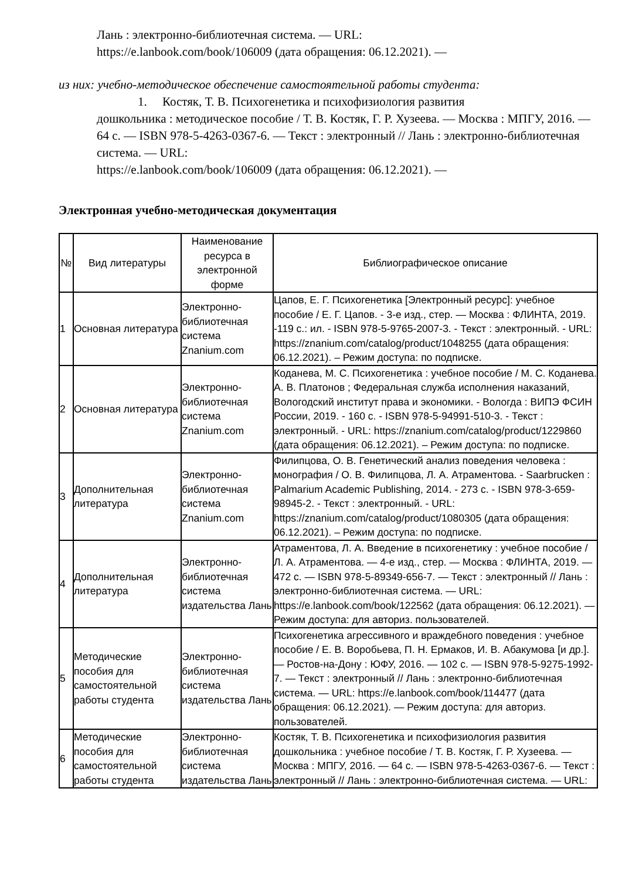Лань : электронно-библиотечная система. — URL:
https://e.lanbook.com/book/106009 (дата обращения: 06.12.2021). —
из них: учебно-методическое обеспечение самостоятельной работы студента:
1. Костяк, Т. В. Психогенетика и психофизиология развития
дошкольника : методическое пособие / Т. В. Костяк, Г. Р. Хузеева. — Москва : МПГУ, 2016. — 64 с. — ISBN 978-5-4263-0367-6. — Текст : электронный // Лань : электронно-библиотечная система. — URL:
https://e.lanbook.com/book/106009 (дата обращения: 06.12.2021). —
Электронная учебно-методическая документация
| № | Вид литературы | Наименование ресурса в электронной форме | Библиографическое описание |
| --- | --- | --- | --- |
| 1 | Основная литература | Электронно-библиотечная система Znanium.com | Цапов, Е. Г. Психогенетика [Электронный ресурс]: учебное пособие / Е. Г. Цапов. - 3-е изд., стер. — Москва : ФЛИНТА, 2019. -119 с.: ил. - ISBN 978-5-9765-2007-3. - Текст : электронный. - URL: https://znanium.com/catalog/product/1048255 (дата обращения: 06.12.2021). – Режим доступа: по подписке. |
| 2 | Основная литература | Электронно-библиотечная система Znanium.com | Коданева, М. С. Психогенетика : учебное пособие / М. С. Коданева. А. В. Платонов ; Федеральная служба исполнения наказаний, Вологодский институт права и экономики. - Вологда : ВИПЭ ФСИН России, 2019. - 160 с. - ISBN 978-5-94991-510-3. - Текст : электронный. - URL: https://znanium.com/catalog/product/1229860 (дата обращения: 06.12.2021). – Режим доступа: по подписке. |
| 3 | Дополнительная литература | Электронно-библиотечная система Znanium.com | Филипцова, О. В. Генетический анализ поведения человека : монография / О. В. Филипцова, Л. А. Атраментова. - Saarbrucken : Palmarium Academic Publishing, 2014. - 273 с. - ISBN 978-3-659-98945-2. - Текст : электронный. - URL: https://znanium.com/catalog/product/1080305 (дата обращения: 06.12.2021). – Режим доступа: по подписке. |
| 4 | Дополнительная литература | Электронно-библиотечная система издательства Лань | Атраментова, Л. А. Введение в психогенетику : учебное пособие / Л. А. Атраментова. — 4-е изд., стер. — Москва : ФЛИНТА, 2019. — 472 с. — ISBN 978-5-89349-656-7. — Текст : электронный // Лань : электронно-библиотечная система. — URL: https://e.lanbook.com/book/122562 (дата обращения: 06.12.2021). — Режим доступа: для авториз. пользователей. |
| 5 | Методические пособия для самостоятельной работы студента | Электронно-библиотечная система издательства Лань | Психогенетика агрессивного и враждебного поведения : учебное пособие / Е. В. Воробьева, П. Н. Ермаков, И. В. Абакумова [и др.]. — Ростов-на-Дону : ЮФУ, 2016. — 102 с. — ISBN 978-5-9275-1992-7. — Текст : электронный // Лань : электронно-библиотечная система. — URL: https://e.lanbook.com/book/114477 (дата обращения: 06.12.2021). — Режим доступа: для авториз. пользователей. |
| 6 | Методические пособия для самостоятельной работы студента | Электронно-библиотечная система издательства Лань | Костяк, Т. В. Психогенетика и психофизиология развития дошкольника : учебное пособие / Т. В. Костяк, Г. Р. Хузеева. — Москва : МПГУ, 2016. — 64 с. — ISBN 978-5-4263-0367-6. — Текст : электронный // Лань : электронно-библиотечная система. — URL: |